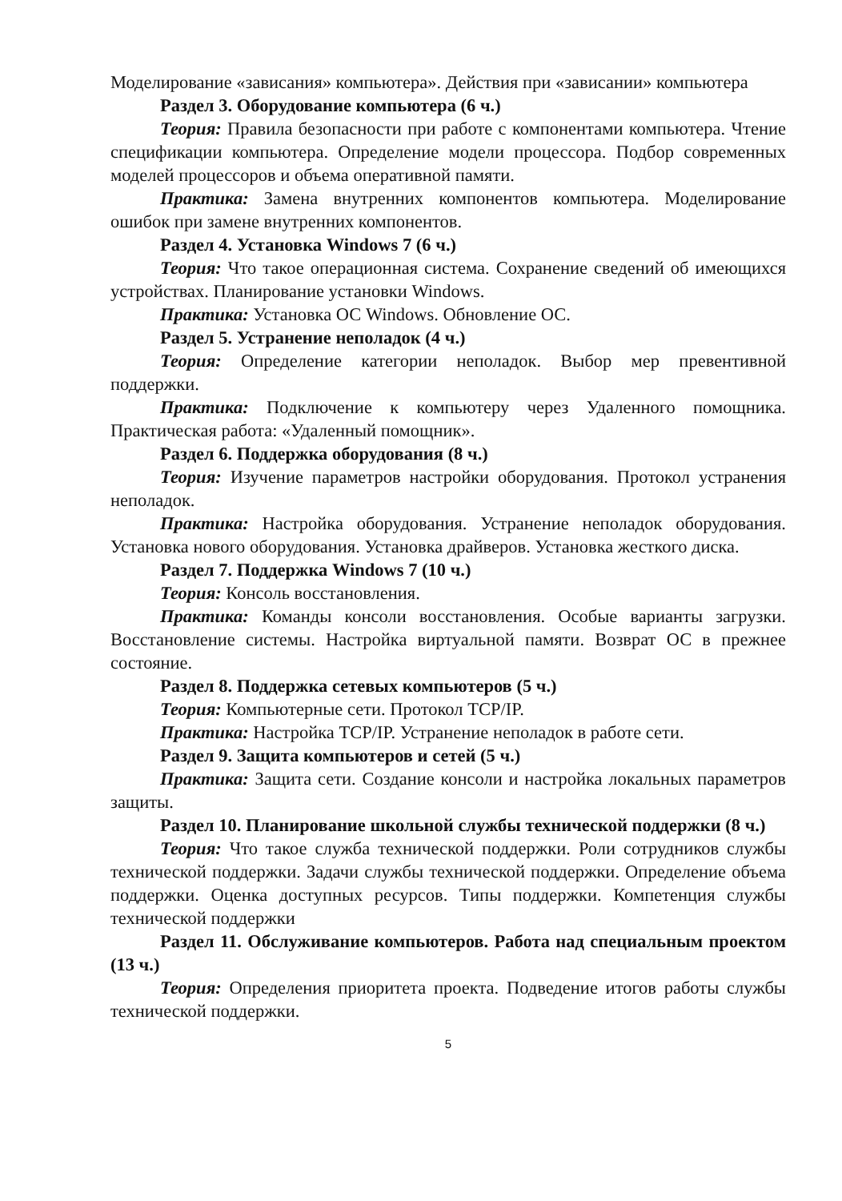Моделирование «зависания» компьютера». Действия при «зависании» компьютера
Раздел 3. Оборудование компьютера (6 ч.)
Теория: Правила безопасности при работе с компонентами компьютера. Чтение спецификации компьютера. Определение модели процессора. Подбор современных моделей процессоров и объема оперативной памяти.
Практика: Замена внутренних компонентов компьютера. Моделирование ошибок при замене внутренних компонентов.
Раздел 4. Установка Windows 7 (6 ч.)
Теория: Что такое операционная система. Сохранение сведений об имеющихся устройствах. Планирование установки Windows.
Практика: Установка ОС Windows. Обновление ОС.
Раздел 5. Устранение неполадок (4 ч.)
Теория: Определение категории неполадок. Выбор мер превентивной поддержки.
Практика: Подключение к компьютеру через Удаленного помощника. Практическая работа: «Удаленный помощник».
Раздел 6. Поддержка оборудования (8 ч.)
Теория: Изучение параметров настройки оборудования. Протокол устранения неполадок.
Практика: Настройка оборудования. Устранение неполадок оборудования. Установка нового оборудования. Установка драйверов. Установка жесткого диска.
Раздел 7. Поддержка Windows 7 (10 ч.)
Теория: Консоль восстановления.
Практика: Команды консоли восстановления. Особые варианты загрузки. Восстановление системы. Настройка виртуальной памяти. Возврат ОС в прежнее состояние.
Раздел 8. Поддержка сетевых компьютеров (5 ч.)
Теория: Компьютерные сети. Протокол TCP/IP.
Практика: Настройка TCP/IP. Устранение неполадок в работе сети.
Раздел 9. Защита компьютеров и сетей (5 ч.)
Практика: Защита сети. Создание консоли и настройка локальных параметров защиты.
Раздел 10. Планирование школьной службы технической поддержки (8 ч.)
Теория: Что такое служба технической поддержки. Роли сотрудников службы технической поддержки. Задачи службы технической поддержки. Определение объема поддержки. Оценка доступных ресурсов. Типы поддержки. Компетенция службы технической поддержки
Раздел 11. Обслуживание компьютеров. Работа над специальным проектом (13 ч.)
Теория: Определения приоритета проекта. Подведение итогов работы службы технической поддержки.
5